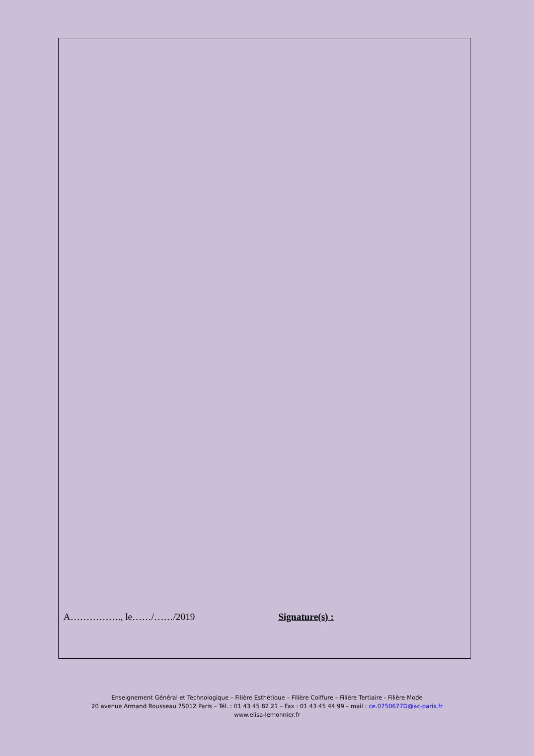A……………., le……/……/2019 Signature(s) :
Enseignement Général et Technologique – Filière Esthétique – Filière Coiffure – Filière Tertiaire - Filière Mode
20 avenue Armand Rousseau 75012 Paris – Tél. : 01 43 45 82 21 – Fax : 01 43 45 44 99 – mail : ce.0750677D@ac-paris.fr
www.elisa-lemonnier.fr